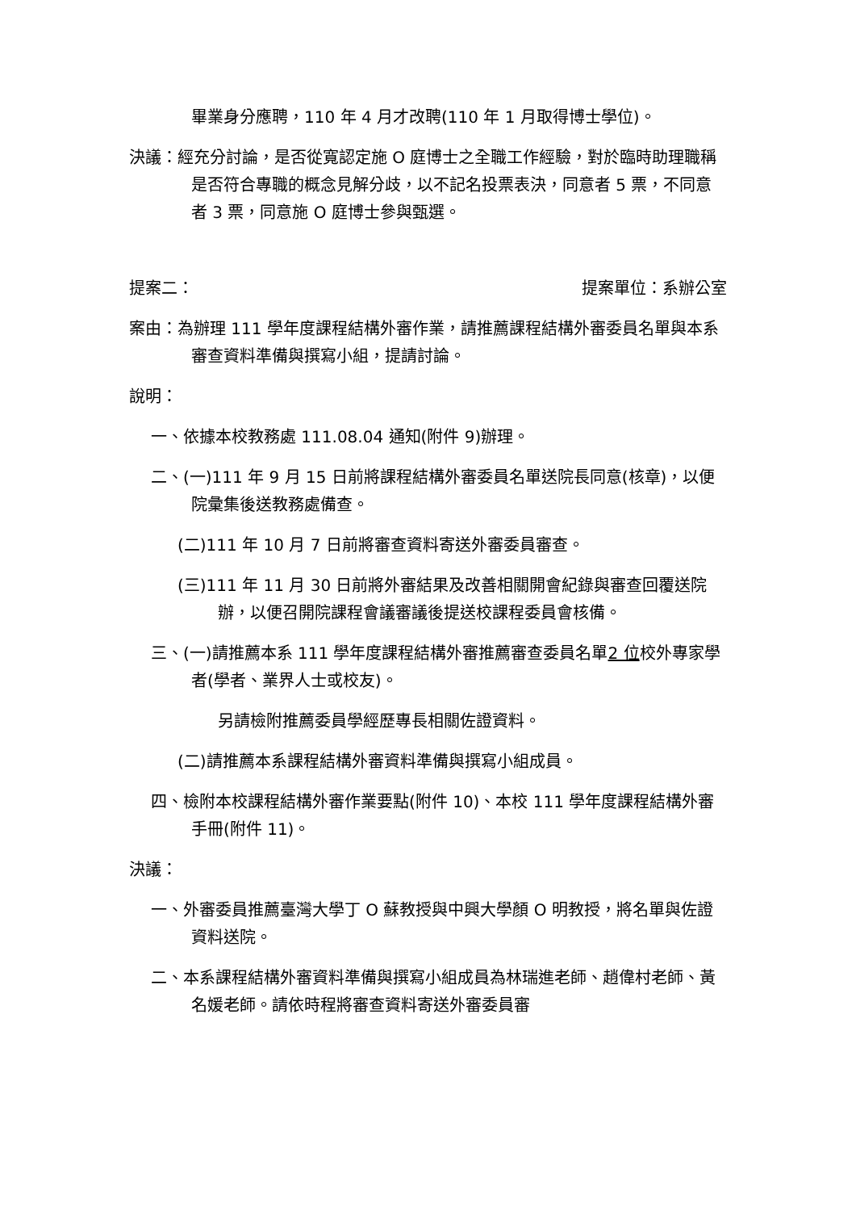畢業身分應聘，110 年 4 月才改聘(110 年 1 月取得博士學位)。
決議：經充分討論，是否從寬認定施 O 庭博士之全職工作經驗，對於臨時助理職稱是否符合專職的概念見解分歧，以不記名投票表決，同意者 5 票，不同意者 3 票，同意施 O 庭博士參與甄選。
提案二： 提案單位：系辦公室
案由：為辦理 111 學年度課程結構外審作業，請推薦課程結構外審委員名單與本系審查資料準備與撰寫小組，提請討論。
說明：
一、依據本校教務處 111.08.04 通知(附件 9)辦理。
二、(一)111 年 9 月 15 日前將課程結構外審委員名單送院長同意(核章)，以便院彙集後送教務處備查。
(二)111 年 10 月 7 日前將審查資料寄送外審委員審查。
(三)111 年 11 月 30 日前將外審結果及改善相關開會紀錄與審查回覆送院辦，以便召開院課程會議審議後提送校課程委員會核備。
三、(一)請推薦本系 111 學年度課程結構外審推薦審查委員名單2 位校外專家學者(學者、業界人士或校友)。
另請檢附推薦委員學經歷專長相關佐證資料。
(二)請推薦本系課程結構外審資料準備與撰寫小組成員。
四、檢附本校課程結構外審作業要點(附件 10)、本校 111 學年度課程結構外審手冊(附件 11)。
決議：
一、外審委員推薦臺灣大學丁 O 蘇教授與中興大學顏 O 明教授，將名單與佐證資料送院。
二、本系課程結構外審資料準備與撰寫小組成員為林瑞進老師、趙偉村老師、黃名媛老師。請依時程將審查資料寄送外審委員審